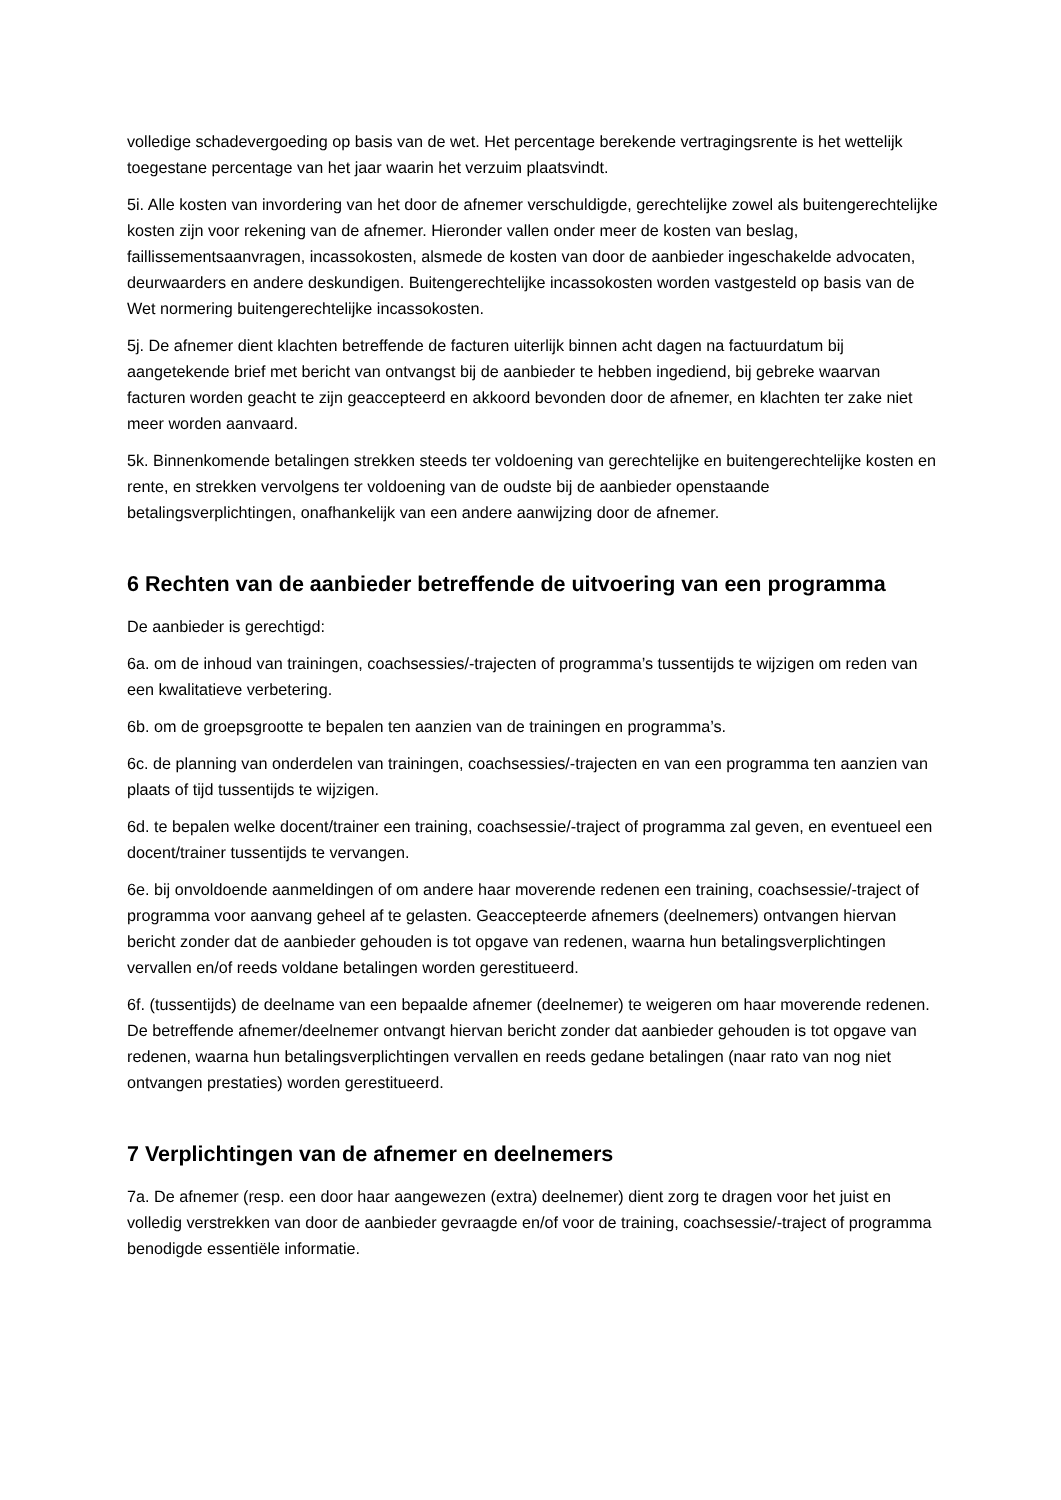volledige schadevergoeding op basis van de wet. Het percentage berekende vertragingsrente is het wettelijk toegestane percentage van het jaar waarin het verzuim plaatsvindt.
5i. Alle kosten van invordering van het door de afnemer verschuldigde, gerechtelijke zowel als buitengerechtelijke kosten zijn voor rekening van de afnemer. Hieronder vallen onder meer de kosten van beslag, faillissementsaanvragen, incassokosten, alsmede de kosten van door de aanbieder ingeschakelde advocaten, deurwaarders en andere deskundigen. Buitengerechtelijke incassokosten worden vastgesteld op basis van de Wet normering buitengerechtelijke incassokosten.
5j. De afnemer dient klachten betreffende de facturen uiterlijk binnen acht dagen na factuurdatum bij aangetekende brief met bericht van ontvangst bij de aanbieder te hebben ingediend, bij gebreke waarvan facturen worden geacht te zijn geaccepteerd en akkoord bevonden door de afnemer, en klachten ter zake niet meer worden aanvaard.
5k. Binnenkomende betalingen strekken steeds ter voldoening van gerechtelijke en buitengerechtelijke kosten en rente, en strekken vervolgens ter voldoening van de oudste bij de aanbieder openstaande betalingsverplichtingen, onafhankelijk van een andere aanwijzing door de afnemer.
6 Rechten van de aanbieder betreffende de uitvoering van een programma
De aanbieder is gerechtigd:
6a. om de inhoud van trainingen, coachsessies/-trajecten of programma’s tussentijds te wijzigen om reden van een kwalitatieve verbetering.
6b. om de groepsgrootte te bepalen ten aanzien van de trainingen en programma’s.
6c. de planning van onderdelen van trainingen, coachsessies/-trajecten en van een programma ten aanzien van plaats of tijd tussentijds te wijzigen.
6d. te bepalen welke docent/trainer een training, coachsessie/-traject of programma zal geven, en eventueel een docent/trainer tussentijds te vervangen.
6e. bij onvoldoende aanmeldingen of om andere haar moverende redenen een training, coachsessie/-traject of programma voor aanvang geheel af te gelasten. Geaccepteerde afnemers (deelnemers) ontvangen hiervan bericht zonder dat de aanbieder gehouden is tot opgave van redenen, waarna hun betalingsverplichtingen vervallen en/of reeds voldane betalingen worden gerestitueerd.
6f. (tussentijds) de deelname van een bepaalde afnemer (deelnemer) te weigeren om haar moverende redenen. De betreffende afnemer/deelnemer ontvangt hiervan bericht zonder dat aanbieder gehouden is tot opgave van redenen, waarna hun betalingsverplichtingen vervallen en reeds gedane betalingen (naar rato van nog niet ontvangen prestaties) worden gerestitueerd.
7 Verplichtingen van de afnemer en deelnemers
7a. De afnemer (resp. een door haar aangewezen (extra) deelnemer) dient zorg te dragen voor het juist en volledig verstrekken van door de aanbieder gevraagde en/of voor de training, coachsessie/-traject of programma benodigde essentiële informatie.